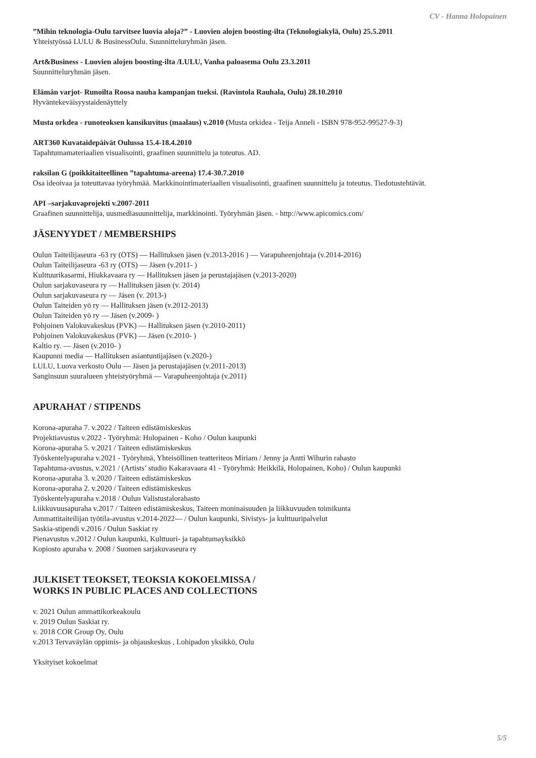CV - Hanna Holopainen
”Mihin teknologia-Oulu tarvitsee luovia aloja?” - Luovien alojen boosting-ilta (Teknologiakylä, Oulu) 25.5.2011
Yhteistyössä LULU & BusinessOulu. Suunnitteluryhmän jäsen.
Art&Business - Luovien alojen boosting-ilta /LULU, Vanha paloasema Oulu 23.3.2011
Suunnitteluryhmän jäsen.
Elämän varjot- Runoilta Roosa nauha kampanjan tueksi. (Ravintola Rauhala, Oulu) 28.10.2010
Hyväntekeväisyystaidenäyttely
Musta orkdea - runoteoksen kansikuvitus (maalaus) v.2010 (Musta orkidea - Teija Anneli - ISBN 978-952-99527-9-3)
ART360 Kuvataidepäivät Oulussa 15.4-18.4.2010
Tapahtumamateriaalien visualisointi, graafinen suunnittelu ja toteutus. AD.
raksilan G (poikkitaiteellinen ”tapahtuma-areena) 17.4-30.7.2010
Osa ideoivaa ja toteuttavaa työryhmää. Markkinointimateriaalien visualisointi, graafinen suunnittelu ja toteutus. Tiedotustehtävät.
API –sarjakuvaprojekti v.2007-2011
Graafinen suunnittelija, uusmediasuunnittelija, markkinointi. Työryhmän jäsen. - http://www.apicomics.com/
JÄSENYYDET / MEMBERSHIPS
Oulun Taiteilijaseura -63 ry (OTS) — Hallituksen jäsen (v.2013-2016 ) — Varapuheenjohtaja (v.2014-2016)
Oulun Taiteilijaseura -63 ry (OTS) — Jäsen (v.2011- )
Kulttuurikasarmi, Hiukkavaara ry — Hallituksen jäsen ja perustajajäsen (v.2013-2020)
Oulun sarjakuvaseura ry — Hallituksen jäsen (v. 2014)
Oulun sarjakuvaseura ry — Jäsen (v. 2013-)
Oulun Taiteiden yö ry — Hallituksen jäsen (v.2012-2013)
Oulun Taiteiden yö ry — Jäsen (v.2009- )
Pohjoinen Valokuvakeskus (PVK) — Hallituksen jäsen (v.2010-2011)
Pohjoinen Valokuvakeskus (PVK) — Jäsen (v.2010- )
Kaltio ry. — Jäsen (v.2010- )
Kaupunni media — Hallituksen asiantuntijajäsen (v.2020-)
LULU, Luova verkosto Oulu — Jäsen ja perustajajäsen (v.2011-2013)
Sanginsuun suuralueen yhteistyöryhmä — Varapuheenjohtaja (v.2011)
APURAHAT / STIPENDS
Korona-apuraha 7. v.2022 / Taiteen edistämiskeskus
Projektiavustus v.2022 - Työryhmä: Holopainen - Koho / Oulun kaupunki
Korona-apuraha 5. v.2021 / Taiteen edistämiskeskus
Työskentelyapuraha v.2021 - Työryhmä, Yhteisöllinen teatteriteos Miriam / Jenny ja Antti Wihurin rahasto
Tapahtuma-avustus, v.2021 / (Artists’ studio Kakaravaara 41 - Työryhmä: Heikkilä, Holopainen, Koho) / Oulun kaupunki
Korona-apuraha 3. v.2020 / Taiteen edistämiskeskus
Korona-apuraha 2. v.2020 / Taiteen edistämiskeskus
Työskentelyapuraha v.2018 / Oulun Valistustalorahasto
Liikkuvuusapuraha v.2017 / Taiteen edistämiskeskus, Taiteen moninaisuuden ja liikkuvuuden toimikunta
Ammattitaiteilijan työtila-avustus v.2014-2022— / Oulun kaupunki, Sivistys- ja kulttuuripalvelut
Saskia-stipendi v.2016 / Oulun Saskiat ry
Pienavustus v.2012 / Oulun kaupunki, Kulttuuri- ja tapahtumayksikkö
Kopiosto apuraha v. 2008 / Suomen sarjakuvaseura ry
JULKISET TEOKSET, TEOKSIA KOKOELMISSA /
WORKS IN PUBLIC PLACES AND COLLECTIONS
v. 2021 Oulun ammattikorkeakoulu
v. 2019 Oulun Saskiat ry.
v. 2018 COR Group Oy, Oulu
v.2013 Tervaväylän oppimis- ja ohjauskeskus , Lohipadon yksikkö, Oulu
Yksityiset kokoelmat
5/5